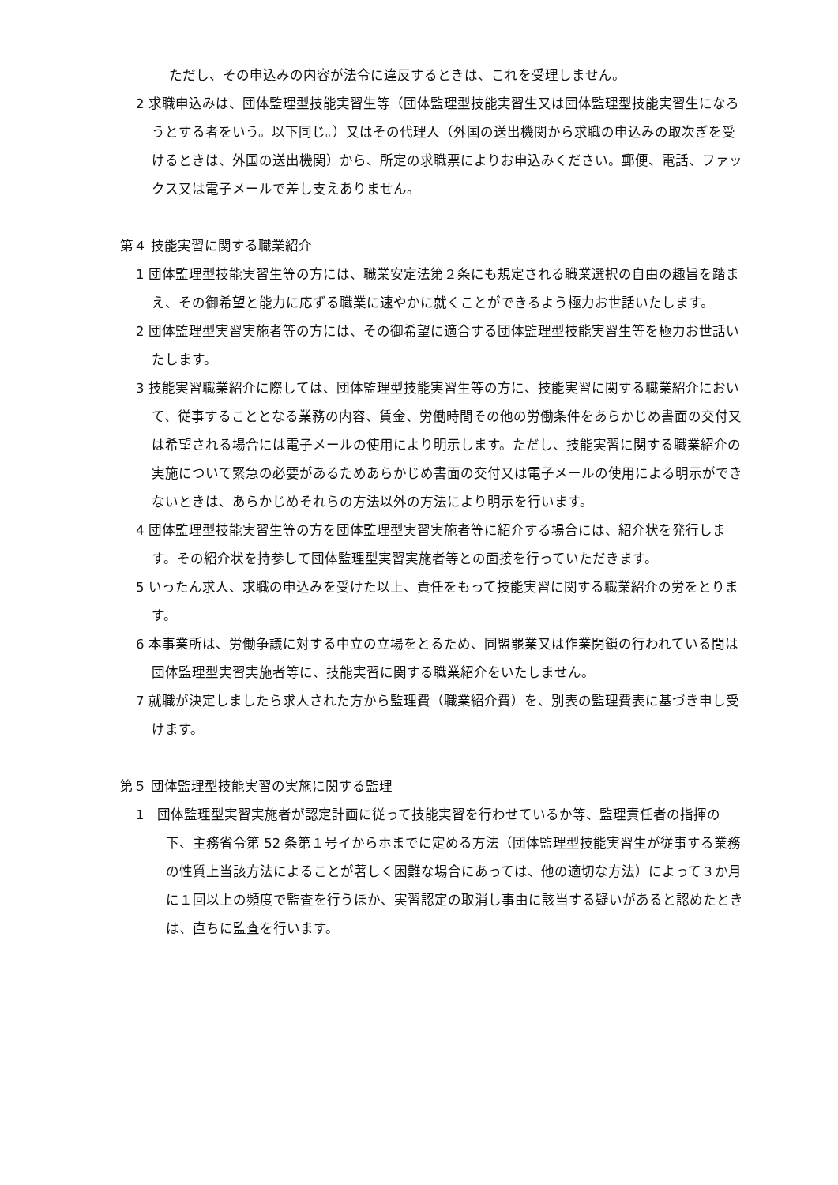ただし、その申込みの内容が法令に違反するときは、これを受理しません。
2 求職申込みは、団体監理型技能実習生等（団体監理型技能実習生又は団体監理型技能実習生になろうとする者をいう。以下同じ。）又はその代理人（外国の送出機関から求職の申込みの取次ぎを受けるときは、外国の送出機関）から、所定の求職票によりお申込みください。郵便、電話、ファックス又は電子メールで差し支えありません。
第４ 技能実習に関する職業紹介
1 団体監理型技能実習生等の方には、職業安定法第２条にも規定される職業選択の自由の趣旨を踏まえ、その御希望と能力に応ずる職業に速やかに就くことができるよう極力お世話いたします。
2 団体監理型実習実施者等の方には、その御希望に適合する団体監理型技能実習生等を極力お世話いたします。
3 技能実習職業紹介に際しては、団体監理型技能実習生等の方に、技能実習に関する職業紹介において、従事することとなる業務の内容、賃金、労働時間その他の労働条件をあらかじめ書面の交付又は希望される場合には電子メールの使用により明示します。ただし、技能実習に関する職業紹介の実施について緊急の必要があるためあらかじめ書面の交付又は電子メールの使用による明示ができないときは、あらかじめそれらの方法以外の方法により明示を行います。
4 団体監理型技能実習生等の方を団体監理型実習実施者等に紹介する場合には、紹介状を発行します。その紹介状を持参して団体監理型実習実施者等との面接を行っていただきます。
5 いったん求人、求職の申込みを受けた以上、責任をもって技能実習に関する職業紹介の労をとります。
6 本事業所は、労働争議に対する中立の立場をとるため、同盟罷業又は作業閉鎖の行われている間は団体監理型実習実施者等に、技能実習に関する職業紹介をいたしません。
7 就職が決定しましたら求人された方から監理費（職業紹介費）を、別表の監理費表に基づき申し受けます。
第５ 団体監理型技能実習の実施に関する監理
1　団体監理型実習実施者が認定計画に従って技能実習を行わせているか等、監理責任者の指揮の下、主務省令第 52 条第１号イからホまでに定める方法（団体監理型技能実習生が従事する業務の性質上当該方法によることが著しく困難な場合にあっては、他の適切な方法）によって３か月に１回以上の頻度で監査を行うほか、実習認定の取消し事由に該当する疑いがあると認めたときは、直ちに監査を行います。